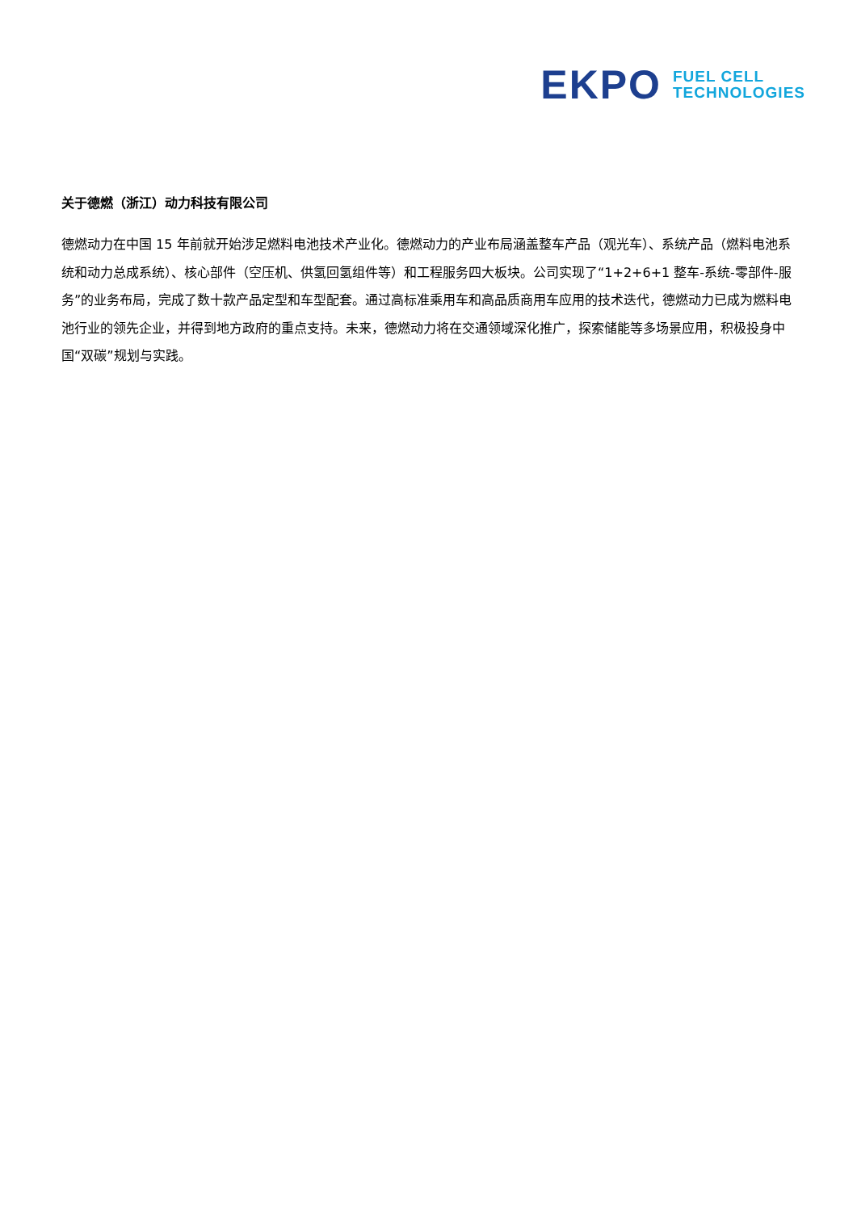EKPO
FUEL CELL
TECHNOLOGIES
关于德燃（浙江）动力科技有限公司
德燃动力在中国 15 年前就开始涉足燃料电池技术产业化。德燃动力的产业布局涵盖整车产品（观光车）、系统产品（燃料电池系统和动力总成系统）、核心部件（空压机、供氢回氢组件等）和工程服务四大板块。公司实现了“1+2+6+1 整车-系统-零部件-服务”的业务布局，完成了数十款产品定型和车型配套。通过高标准乘用车和高品质商用车应用的技术迭代，德燃动力已成为燃料电池行业的领先企业，并得到地方政府的重点支持。未来，德燃动力将在交通领域深化推广，探索储能等多场景应用，积极投身中国“双碳”规划与实践。